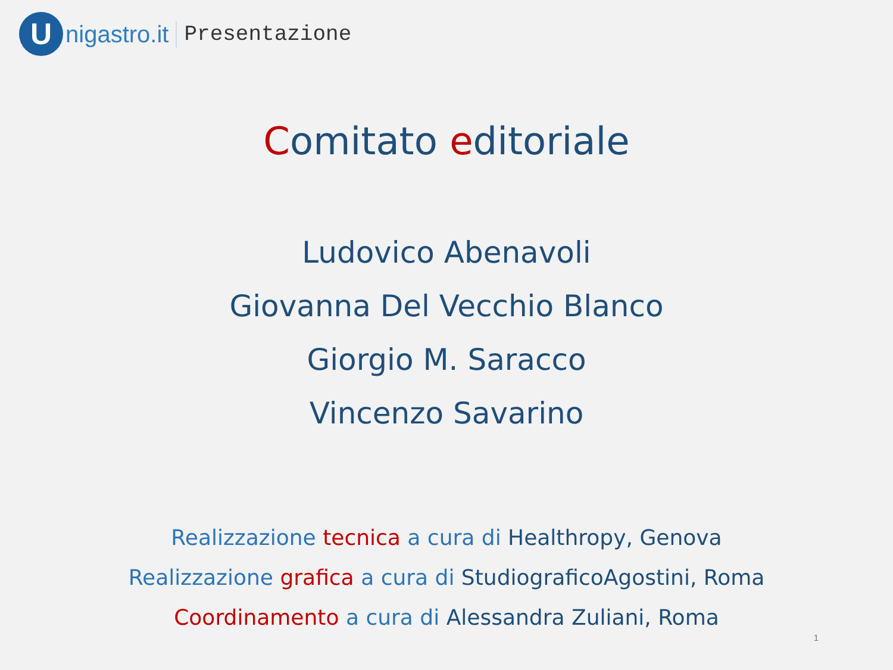U
nigastro.it Presentazione
Comitato editoriale
Ludovico Abenavoli
Giovanna Del Vecchio Blanco
Giorgio M. Saracco
Vincenzo Savarino
Realizzazione tecnica a cura di Healthropy, Genova
Realizzazione grafica a cura di StudiograficoAgostini, Roma
Coordinamento a cura di Alessandra Zuliani, Roma
1